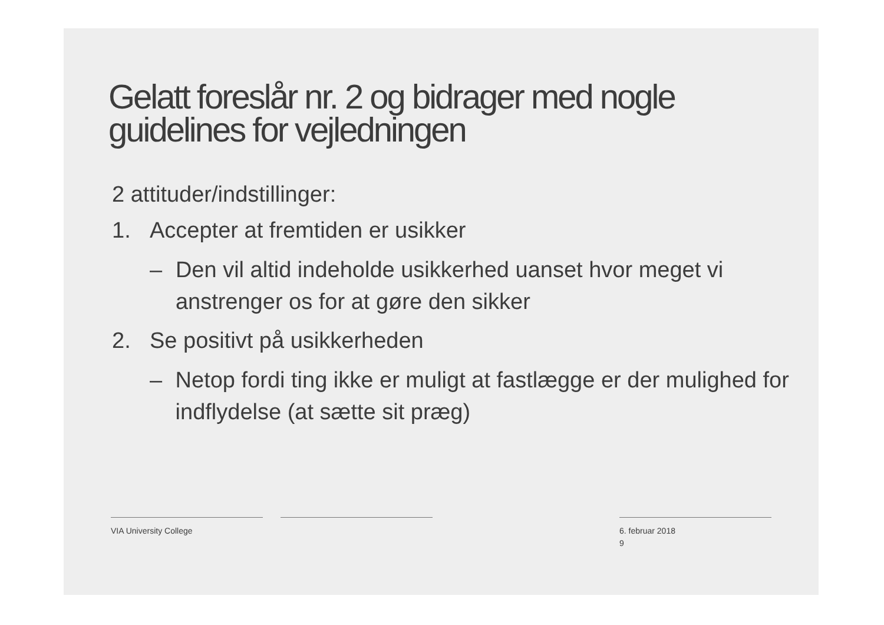Gelatt foreslår nr. 2 og bidrager med nogle
guidelines for vejledningen
2 attituder/indstillinger:
1. Accepter at fremtiden er usikker
– Den vil altid indeholde usikkerhed uanset hvor meget vi anstrenger os for at gøre den sikker
2. Se positivt på usikkerheden
– Netop fordi ting ikke er muligt at fastlægge er der mulighed for indflydelse (at sætte sit præg)
VIA University College
6. februar 2018
9